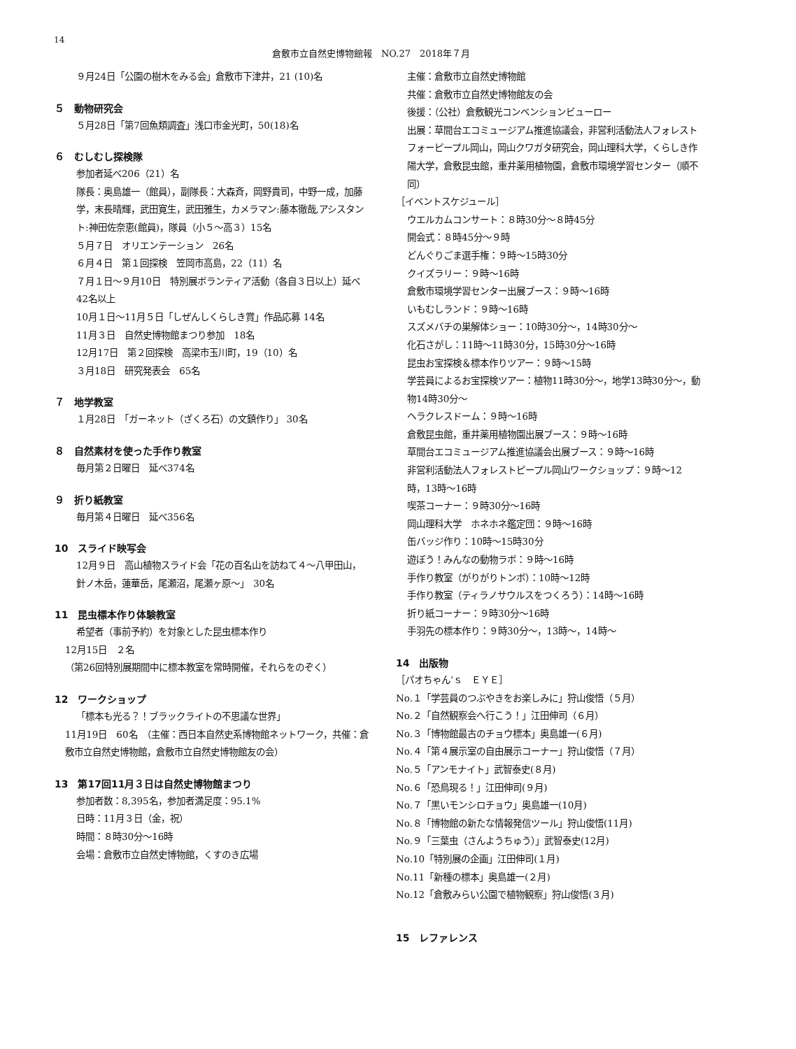14
倉敷市立自然史博物館報　NO.27　2018年７月
９月24日「公園の樹木をみる会」倉敷市下津井，21 (10)名
５　動物研究会
５月28日「第7回魚類調査」浅口市金光町，50(18)名
６　むしむし探検隊
参加者延べ206（21）名
隊長：奥島雄一（館員），副隊長：大森斉，岡野貴司，中野一成，加藤学，末長晴輝，武田寛生，武田雅生，カメラマン:藤本徹哉,アシスタント:神田佐奈恵(館員)，隊員（小５～高３）15名
５月７日　オリエンテーション　26名
６月４日　第１回探検　笠岡市高島，22（11）名
７月１日～９月10日　特別展ボランティア活動（各自３日以上）延べ42名以上
10月１日～11月５日「しぜんしくらしき賞」作品応募 14名
11月３日　自然史博物館まつり参加　18名
12月17日　第２回探検　高梁市玉川町，19（10）名
３月18日　研究発表会　65名
７　地学教室
１月28日　「ガーネット（ざくろ石）の文鎮作り」 30名
８　自然素材を使った手作り教室
毎月第２日曜日　延べ374名
９　折り紙教室
毎月第４日曜日　延べ356名
10　スライド映写会
12月９日　高山植物スライド会「花の百名山を訪ねて４～八甲田山，針ノ木岳，蓮華岳，尾瀬沼，尾瀬ヶ原～」　30名
11　昆虫標本作り体験教室
希望者（事前予約）を対象とした昆虫標本作り
12月15日　２名
（第26回特別展期間中に標本教室を常時開催，それらをのぞく）
12　ワークショップ
「標本も光る？！ブラックライトの不思議な世界」
11月19日　60名　（主催：西日本自然史系博物館ネットワーク，共催：倉敷市立自然史博物館，倉敷市立自然史博物館友の会）
13　第17回11月３日は自然史博物館まつり
参加者数：8,395名，参加者満足度：95.1%
日時：11月３日（金，祝）
時間：８時30分～16時
会場：倉敷市立自然史博物館，くすのき広場
主催：倉敷市立自然史博物館
共催：倉敷市立自然史博物館友の会
後援：（公社）倉敷観光コンベンションビューロー
出展：草間台エコミュージアム推進協議会，非営利活動法人フォレストフォーピープル岡山，岡山クワガタ研究会，岡山理科大学，くらしき作陽大学，倉敷昆虫館，重井薬用植物園，倉敷市環境学習センター（順不同）
［イベントスケジュール］
ウエルカムコンサート：８時30分～８時45分
開会式：８時45分～９時
どんぐりごま選手権：９時～15時30分
クイズラリー：９時～16時
倉敷市環境学習センター出展ブース：９時～16時
いもむしランド：９時～16時
スズメバチの巣解体ショー：10時30分～，14時30分～
化石さがし：11時～11時30分，15時30分～16時
昆虫お宝探検＆標本作りツアー：９時～15時
学芸員によるお宝探検ツアー：植物11時30分～，地学13時30分～，動物14時30分～
ヘラクレスドーム：９時～16時
倉敷昆虫館，重井薬用植物園出展ブース：９時～16時
草間台エコミュージアム推進協議会出展ブース：９時～16時
非営利活動法人フォレストピープル岡山ワークショップ：９時～12時，13時～16時
喫茶コーナー：９時30分～16時
岡山理科大学　ホネホネ鑑定団：９時～16時
缶バッジ作り：10時～15時30分
遊ぼう！みんなの動物ラボ：９時～16時
手作り教室（がりがりトンボ）：10時～12時
手作り教室（ティラノサウルスをつくろう）：14時～16時
折り紙コーナー：９時30分～16時
手羽先の標本作り：９時30分～，13時～，14時～
14　出版物
［パオちゃん’ｓ　ＥＹＥ］
No.１「学芸員のつぶやきをお楽しみに」狩山俊悟（５月）
No.２「自然観察会へ行こう！」江田伸司（６月）
No.３「博物館最古のチョウ標本」奥島雄一(６月)
No.４「第４展示室の自由展示コーナー」狩山俊悟（７月）
No.５「アンモナイト」武智泰史(８月)
No.６「恐鳥現る！」江田伸司(９月)
No.７「黒いモンシロチョウ」奥島雄一(10月)
No.８「博物館の新たな情報発信ツール」狩山俊悟(11月)
No.９「三葉虫（さんようちゅう）」武智泰史(12月)
No.10「特別展の企画」江田伸司(１月)
No.11「新種の標本」奥島雄一(２月)
No.12「倉敷みらい公園で植物観察」狩山俊悟(３月)
15　レファレンス